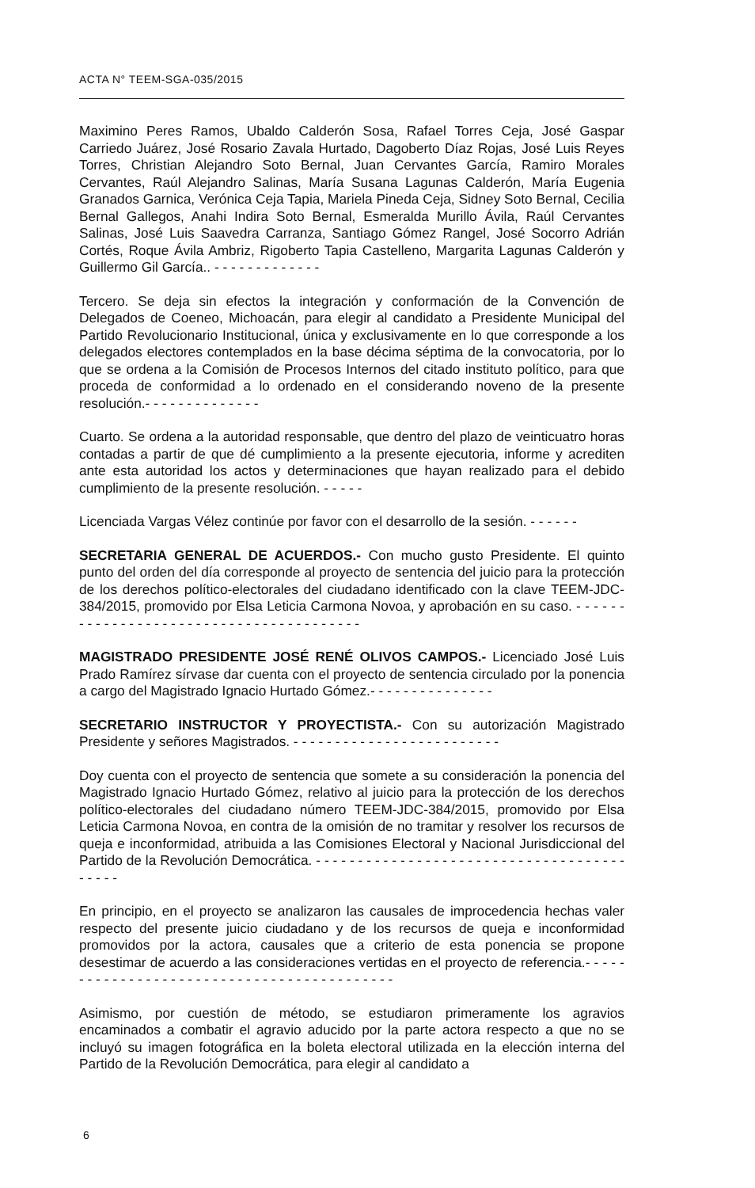ACTA N° TEEM-SGA-035/2015
Maximino Peres Ramos, Ubaldo Calderón Sosa, Rafael Torres Ceja, José Gaspar Carriedo Juárez, José Rosario Zavala Hurtado, Dagoberto Díaz Rojas, José Luis Reyes Torres, Christian Alejandro Soto Bernal, Juan Cervantes García, Ramiro Morales Cervantes, Raúl Alejandro Salinas, María Susana Lagunas Calderón, María Eugenia Granados Garnica, Verónica Ceja Tapia, Mariela Pineda Ceja, Sidney Soto Bernal, Cecilia Bernal Gallegos, Anahi Indira Soto Bernal, Esmeralda Murillo Ávila, Raúl Cervantes Salinas, José Luis Saavedra Carranza, Santiago Gómez Rangel, José Socorro Adrián Cortés, Roque Ávila Ambriz, Rigoberto Tapia Castelleno, Margarita Lagunas Calderón y Guillermo Gil García.. - - - - - - - - - - - - -
Tercero. Se deja sin efectos la integración y conformación de la Convención de Delegados de Coeneo, Michoacán, para elegir al candidato a Presidente Municipal del Partido Revolucionario Institucional, única y exclusivamente en lo que corresponde a los delegados electores contemplados en la base décima séptima de la convocatoria, por lo que se ordena a la Comisión de Procesos Internos del citado instituto político, para que proceda de conformidad a lo ordenado en el considerando noveno de la presente resolución.- - - - - - - - - - - - - -
Cuarto. Se ordena a la autoridad responsable, que dentro del plazo de veinticuatro horas contadas a partir de que dé cumplimiento a la presente ejecutoria, informe y acrediten ante esta autoridad los actos y determinaciones que hayan realizado para el debido cumplimiento de la presente resolución. - - - - -
Licenciada Vargas Vélez continúe por favor con el desarrollo de la sesión. - - - - - -
SECRETARIA GENERAL DE ACUERDOS.- Con mucho gusto Presidente. El quinto punto del orden del día corresponde al proyecto de sentencia del juicio para la protección de los derechos político-electorales del ciudadano identificado con la clave TEEM-JDC-384/2015, promovido por Elsa Leticia Carmona Novoa, y aprobación en su caso. - - - - - - - - - - - - - - - - - - - - - - - - - - - - - - - - - - - - - - - -
MAGISTRADO PRESIDENTE JOSÉ RENÉ OLIVOS CAMPOS.- Licenciado José Luis Prado Ramírez sírvase dar cuenta con el proyecto de sentencia circulado por la ponencia a cargo del Magistrado Ignacio Hurtado Gómez.- - - - - - - - - - - - - - -
SECRETARIO INSTRUCTOR Y PROYECTISTA.- Con su autorización Magistrado Presidente y señores Magistrados. - - - - - - - - - - - - - - - - - - - - - - - - -
Doy cuenta con el proyecto de sentencia que somete a su consideración la ponencia del Magistrado Ignacio Hurtado Gómez, relativo al juicio para la protección de los derechos político-electorales del ciudadano número TEEM-JDC-384/2015, promovido por Elsa Leticia Carmona Novoa, en contra de la omisión de no tramitar y resolver los recursos de queja e inconformidad, atribuida a las Comisiones Electoral y Nacional Jurisdiccional del Partido de la Revolución Democrática. - - - - - - - - - - - - - - - - - - - - - - - - - - - - - - - - - - - - - - - - - -
En principio, en el proyecto se analizaron las causales de improcedencia hechas valer respecto del presente juicio ciudadano y de los recursos de queja e inconformidad promovidos por la actora, causales que a criterio de esta ponencia se propone desestimar de acuerdo a las consideraciones vertidas en el proyecto de referencia.- - - - - - - - - - - - - - - - - - - - - - - - - - - - - - - - - - - - - - - - - - -
Asimismo, por cuestión de método, se estudiaron primeramente los agravios encaminados a combatir el agravio aducido por la parte actora respecto a que no se incluyó su imagen fotográfica en la boleta electoral utilizada en la elección interna del Partido de la Revolución Democrática, para elegir al candidato a
6